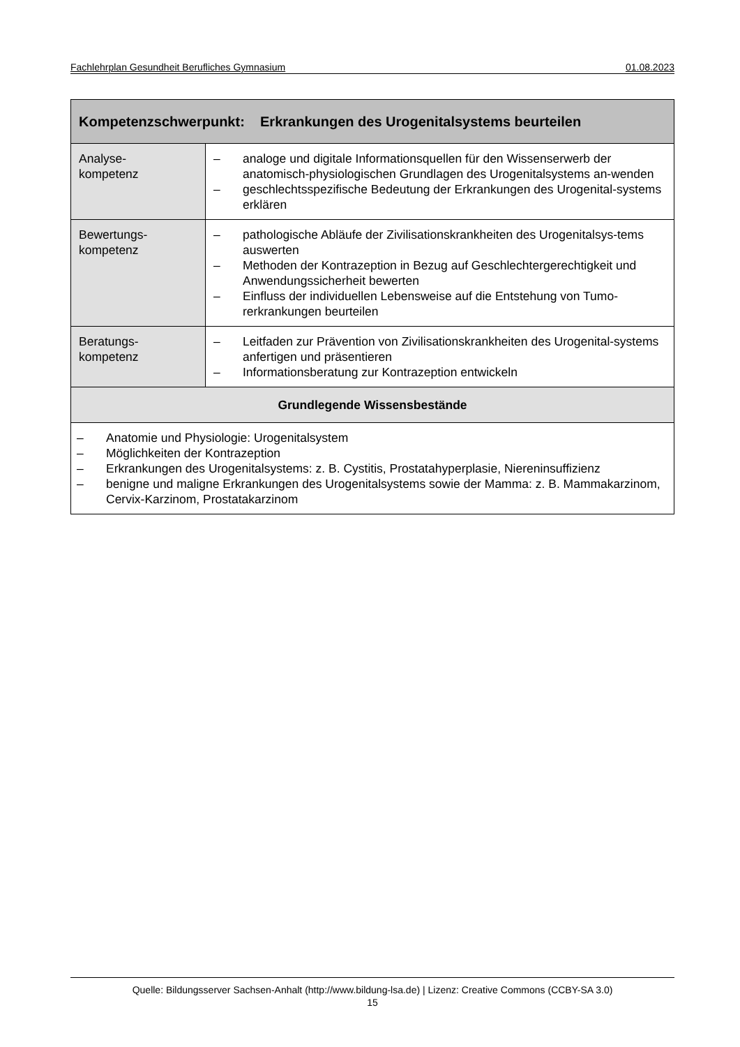Fachlehrplan Gesundheit Berufliches Gymnasium 01.08.2023
| Kompetenzschwerpunkt: Erkrankungen des Urogenitalsystems beurteilen | |
| --- | --- |
| Analyse- kompetenz | – analoge und digitale Informationsquellen für den Wissenserwerb der anatomisch-physiologischen Grundlagen des Urogenitalsystems an-wenden – geschlechtsspezifische Bedeutung der Erkrankungen des Urogenital-systems erklären |
| Bewertungs- kompetenz | – pathologische Abläufe der Zivilisationskrankheiten des Urogenitalsys-tems auswerten – Methoden der Kontrazeption in Bezug auf Geschlechtergerechtigkeit und Anwendungssicherheit bewerten – Einfluss der individuellen Lebensweise auf die Entstehung von Tumo-rerkrankungen beurteilen |
| Beratungs- kompetenz | – Leitfaden zur Prävention von Zivilisationskrankheiten des Urogenital-systems anfertigen und präsentieren – Informationsberatung zur Kontrazeption entwickeln |
| Grundlegende Wissensbestände | |
| – Anatomie und Physiologie: Urogenitalsystem – Möglichkeiten der Kontrazeption – Erkrankungen des Urogenitalsystems: z. B. Cystitis, Prostatahyperplasie, Niereninsuffizienz – benigne und maligne Erkrankungen des Urogenitalsystems sowie der Mamma: z. B. Mammakarzinom, Cervix-Karzinom, Prostatakarzinom | |
Quelle: Bildungsserver Sachsen-Anhalt (http://www.bildung-lsa.de) | Lizenz: Creative Commons (CCBY-SA 3.0)
15